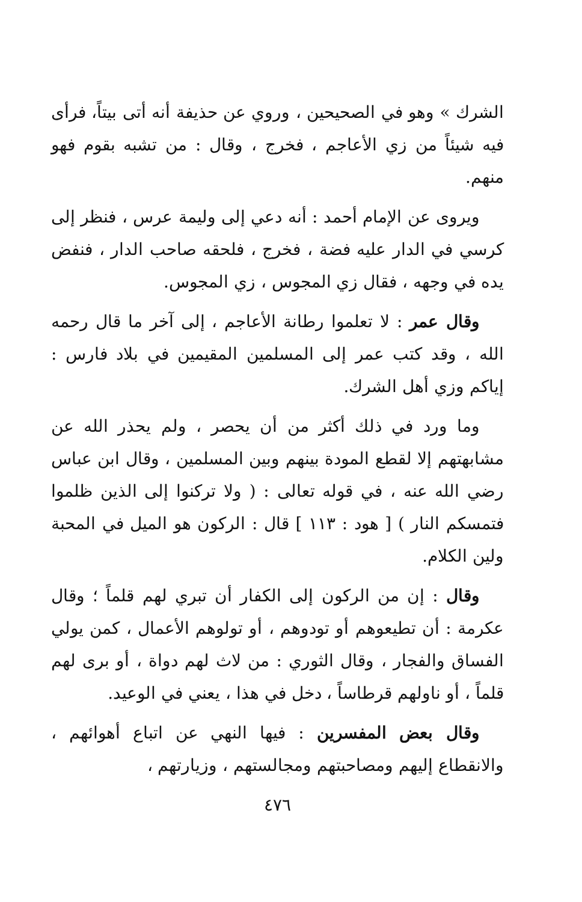الشرك » وهو في الصحيحين ، وروي عن حذيفة أنه أتى بيتاً، فرأى فيه شيئاً من زي الأعاجم ، فخرج ، وقال : من تشبه بقوم فهو منهم.
ويروى عن الإمام أحمد : أنه دعي إلى وليمة عرس ، فنظر إلى كرسي في الدار عليه فضة ، فخرج ، فلحقه صاحب الدار ، فنفض يده في وجهه ، فقال زي المجوس ، زي المجوس.
وقال عمر : لا تعلموا رطانة الأعاجم ، إلى آخر ما قال رحمه الله ، وقد كتب عمر إلى المسلمين المقيمين في بلاد فارس : إياكم وزي أهل الشرك.
وما ورد في ذلك أكثر من أن يحصر ، ولم يحذر الله عن مشابهتهم إلا لقطع المودة بينهم وبين المسلمين ، وقال ابن عباس رضي الله عنه ، في قوله تعالى : ( ولا تركنوا إلى الذين ظلموا فتمسكم النار ) [ هود : ١١٣ ] قال : الركون هو الميل في المحبة ولين الكلام.
وقال : إن من الركون إلى الكفار أن تبري لهم قلماً ؛ وقال عكرمة : أن تطيعوهم أو تودوهم ، أو تولوهم الأعمال ، كمن يولي الفساق والفجار ، وقال الثوري : من لاث لهم دواة ، أو برى لهم قلماً ، أو ناولهم قرطاساً ، دخل في هذا ، يعني في الوعيد.
وقال بعض المفسرين : فيها النهي عن اتباع أهوائهم ، والانقطاع إليهم ومصاحبتهم ومجالستهم ، وزيارتهم ،
٤٧٦